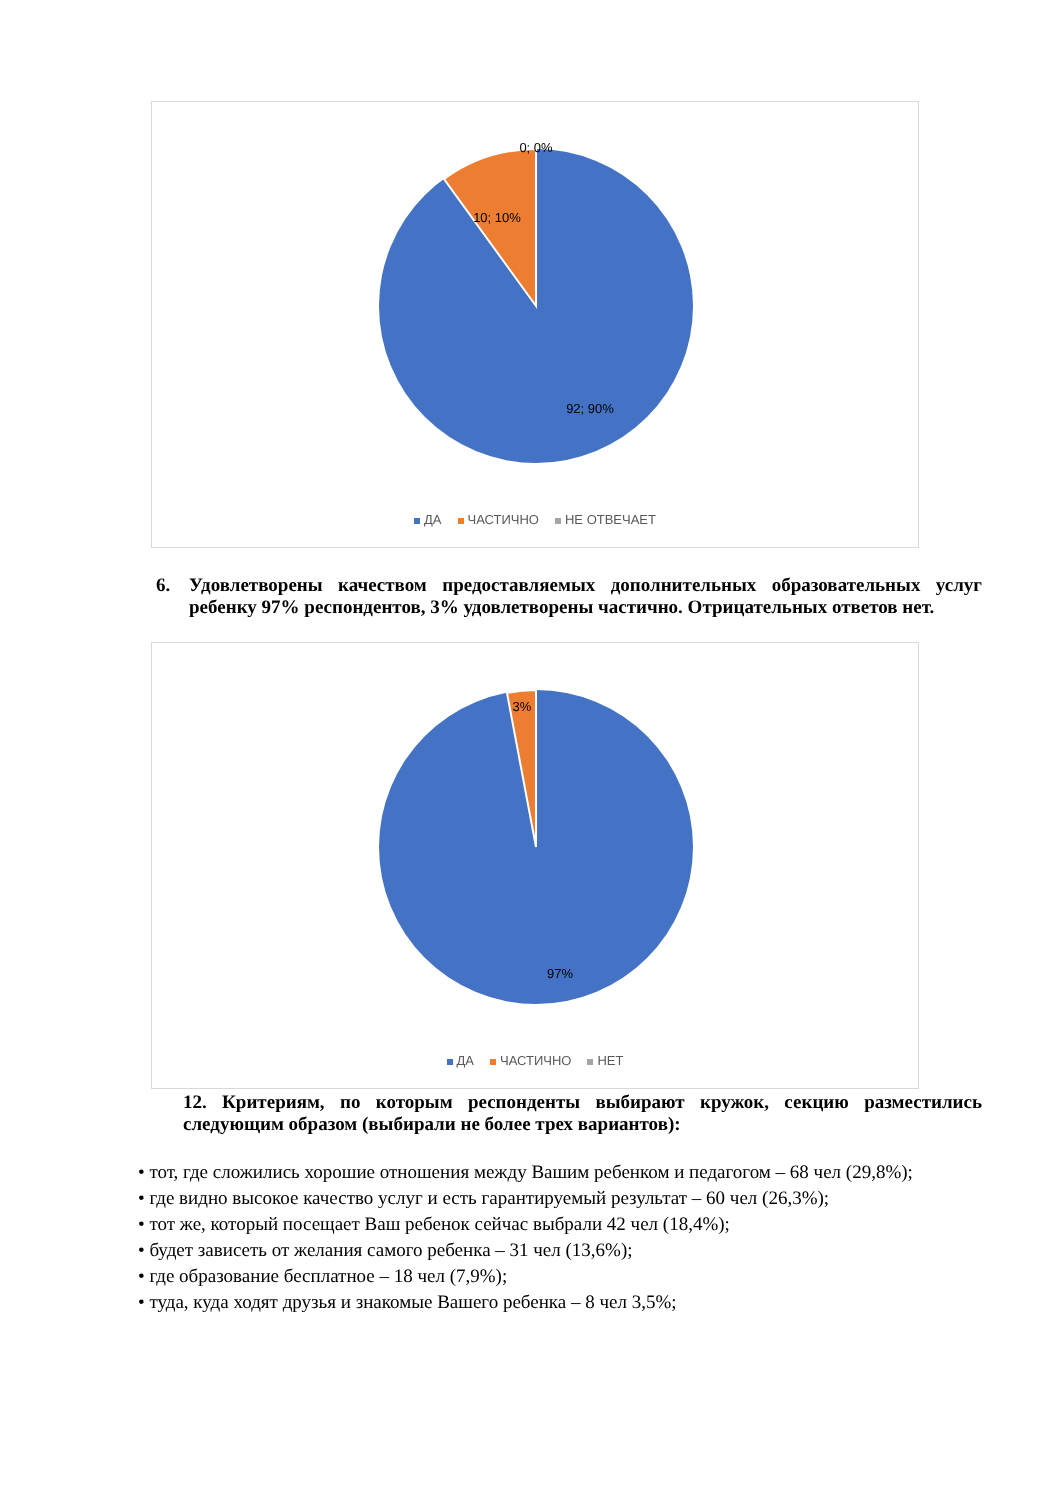0; 0%
10; 10%
92; 90%
ДА ЧАСТИЧНО НЕ ОТВЕЧАЕТ
6. Удовлетворены качеством предоставляемых дополнительных образовательных услуг ребенку 97% респондентов, 3% удовлетворены частично. Отрицательных ответов нет.
3%
97%
ДА ЧАСТИЧНО НЕТ
12. Критериям, по которым респонденты выбирают кружок, секцию разместились следующим образом (выбирали не более трех вариантов):
• тот, где сложились хорошие отношения между Вашим ребенком и педагогом – 68 чел (29,8%);
• где видно высокое качество услуг и есть гарантируемый результат – 60 чел (26,3%);
• тот же, который посещает Ваш ребенок сейчас выбрали 42 чел (18,4%);
• будет зависеть от желания самого ребенка – 31 чел (13,6%);
• где образование бесплатное – 18 чел (7,9%);
• туда, куда ходят друзья и знакомые Вашего ребенка – 8 чел 3,5%;